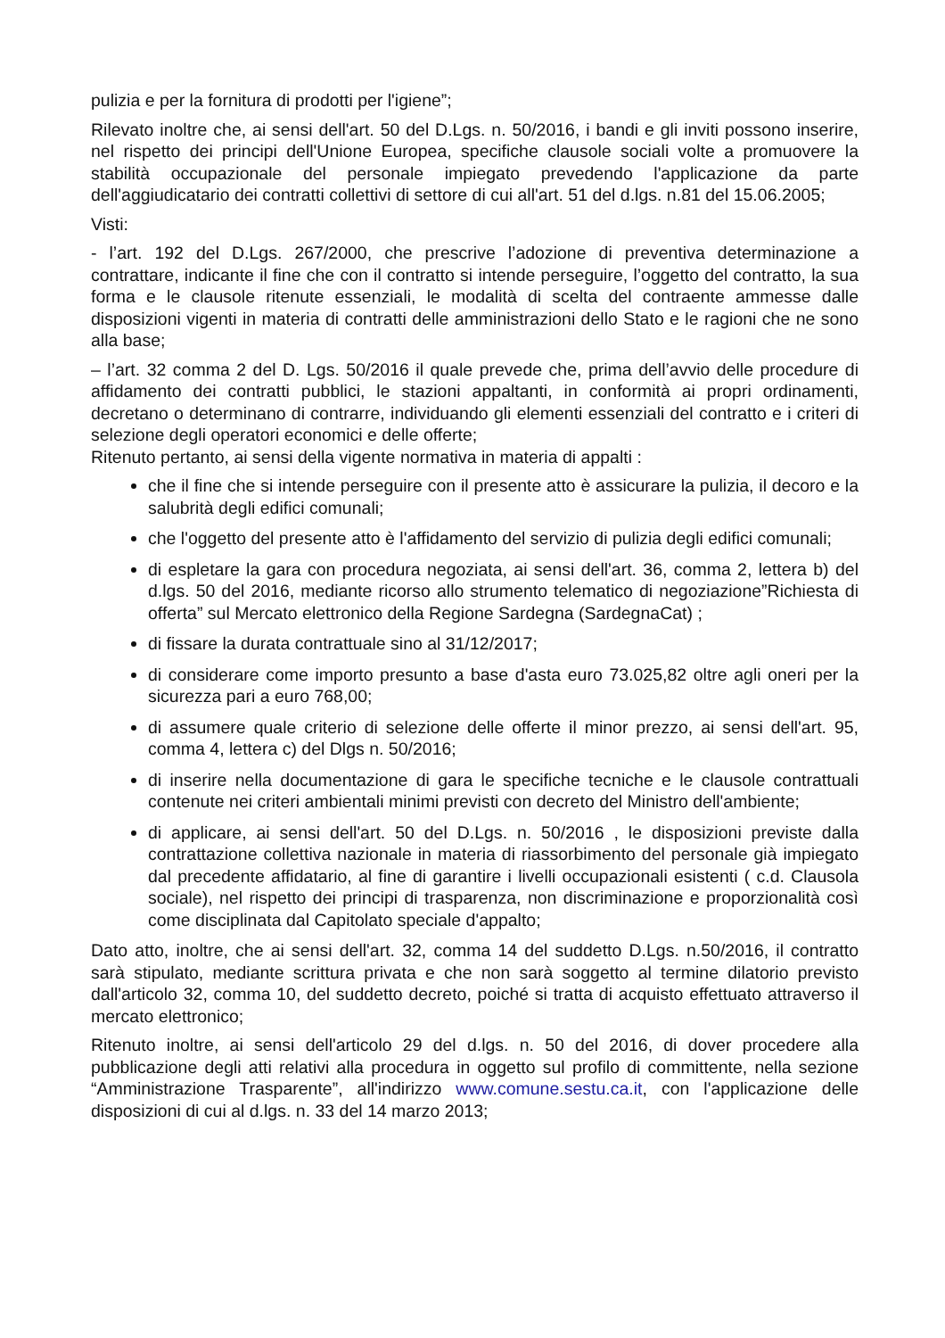pulizia e per la fornitura di prodotti per l'igiene”;
Rilevato inoltre che, ai sensi dell'art. 50 del D.Lgs. n. 50/2016, i bandi e gli inviti possono inserire, nel rispetto dei principi dell'Unione Europea, specifiche clausole sociali volte a promuovere la stabilità occupazionale del personale impiegato prevedendo l'applicazione da parte dell'aggiudicatario dei contratti collettivi di settore di cui all'art. 51 del d.lgs. n.81 del 15.06.2005;
Visti:
- l’art. 192 del D.Lgs. 267/2000, che prescrive l’adozione di preventiva determinazione a contrattare, indicante il fine che con il contratto si intende perseguire, l’oggetto del contratto, la sua forma e le clausole ritenute essenziali, le modalità di scelta del contraente ammesse dalle disposizioni vigenti in materia di contratti delle amministrazioni dello Stato e le ragioni che ne sono alla base;
– l’art. 32 comma 2 del D. Lgs. 50/2016 il quale prevede che, prima dell’avvio delle procedure di affidamento dei contratti pubblici, le stazioni appaltanti, in conformità ai propri ordinamenti, decretano o determinano di contrarre, individuando gli elementi essenziali del contratto e i criteri di selezione degli operatori economici e delle offerte;
Ritenuto pertanto, ai sensi della vigente normativa in materia di appalti :
che il fine che si intende perseguire con il presente atto è assicurare la pulizia, il decoro e la salubrità degli edifici comunali;
che l'oggetto del presente atto è l'affidamento del servizio di pulizia degli edifici comunali;
di espletare la gara con procedura negoziata, ai sensi dell'art. 36, comma 2, lettera b) del d.lgs. 50 del 2016, mediante ricorso allo strumento telematico di negoziazione”Richiesta di offerta” sul Mercato elettronico della Regione Sardegna (SardegnaCat) ;
di fissare la durata contrattuale sino al 31/12/2017;
di considerare come importo presunto a base d'asta euro 73.025,82 oltre agli oneri per la sicurezza pari a euro 768,00;
di assumere quale criterio di selezione delle offerte il minor prezzo, ai sensi dell'art. 95, comma 4, lettera c) del Dlgs n. 50/2016;
di inserire nella documentazione di gara le specifiche tecniche e le clausole contrattuali contenute nei criteri ambientali minimi previsti con decreto del Ministro dell'ambiente;
di applicare, ai sensi dell'art. 50 del D.Lgs. n. 50/2016 , le disposizioni previste dalla contrattazione collettiva nazionale in materia di riassorbimento del personale già impiegato dal precedente affidatario, al fine di garantire i livelli occupazionali esistenti ( c.d. Clausola sociale), nel rispetto dei principi di trasparenza, non discriminazione e proporzionalità così come disciplinata dal Capitolato speciale d'appalto;
Dato atto, inoltre, che ai sensi dell'art. 32, comma 14 del suddetto D.Lgs. n.50/2016, il contratto sarà stipulato, mediante scrittura privata e che non sarà soggetto al termine dilatorio previsto dall'articolo 32, comma 10, del suddetto decreto, poiché si tratta di acquisto effettuato attraverso il mercato elettronico;
Ritenuto inoltre, ai sensi dell'articolo 29 del d.lgs. n. 50 del 2016, di dover procedere alla pubblicazione degli atti relativi alla procedura in oggetto sul profilo di committente, nella sezione “Amministrazione Trasparente”, all'indirizzo www.comune.sestu.ca.it, con l'applicazione delle disposizioni di cui al d.lgs. n. 33 del 14 marzo 2013;